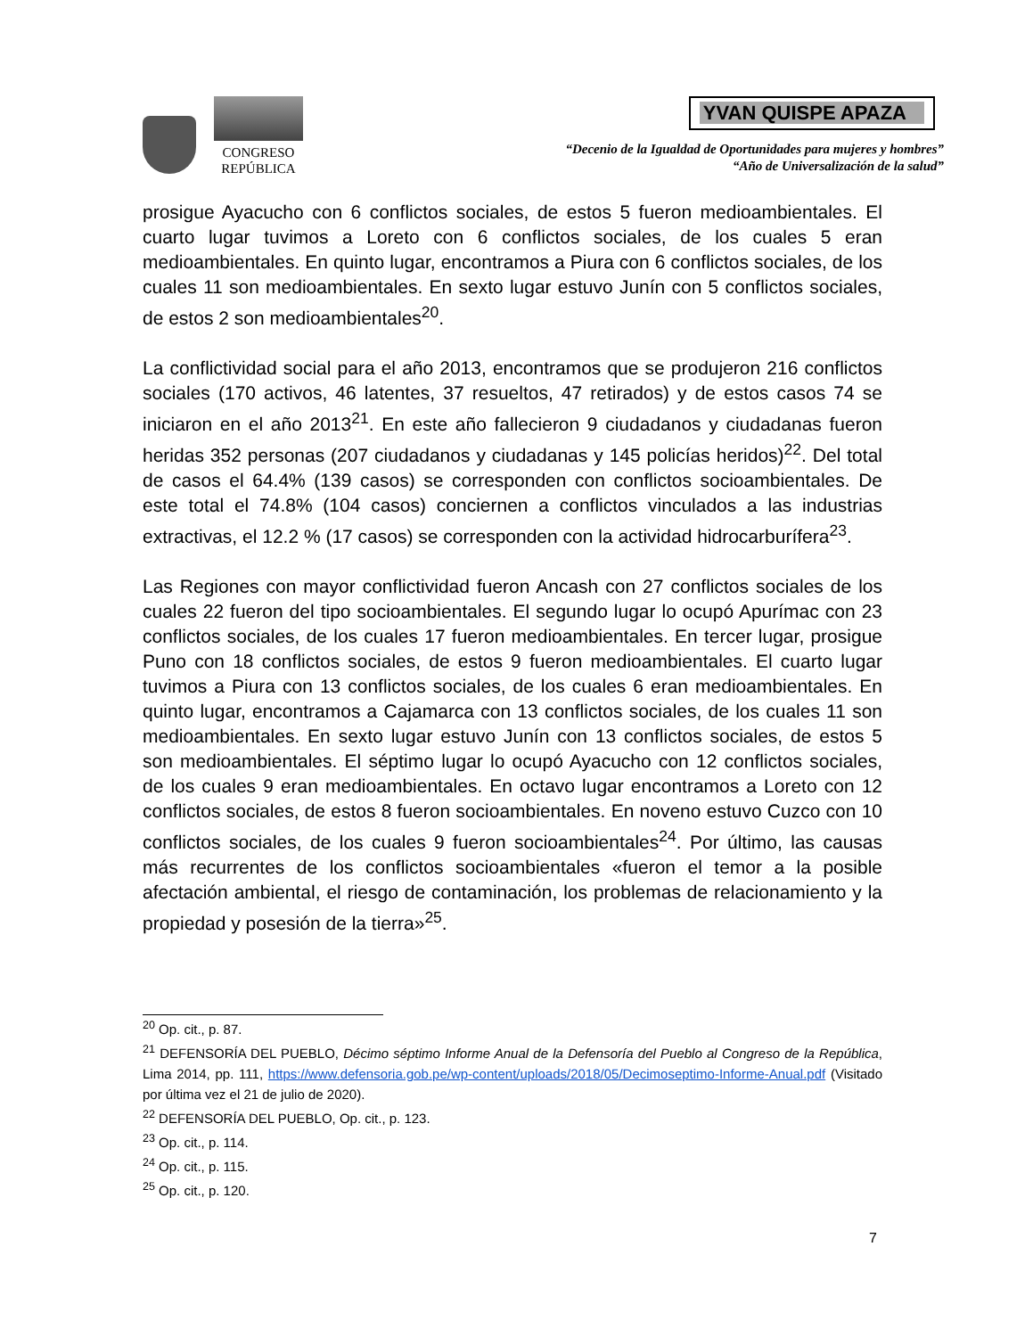CONGRESO
REPÚBLICA
YVAN QUISPE APAZA
“Decenio de la Igualdad de Oportunidades para mujeres y hombres”
“Año de Universalización de la salud”
prosigue Ayacucho con 6 conflictos sociales, de estos 5 fueron medioambientales. El cuarto lugar tuvimos a Loreto con 6 conflictos sociales, de los cuales 5 eran medioambientales. En quinto lugar, encontramos a Piura con 6 conflictos sociales, de los cuales 11 son medioambientales. En sexto lugar estuvo Junín con 5 conflictos sociales, de estos 2 son medioambientales<sup>20</sup>.
La conflictividad social para el año 2013, encontramos que se produjeron 216 conflictos sociales (170 activos, 46 latentes, 37 resueltos, 47 retirados) y de estos casos 74 se iniciaron en el año 2013<sup>21</sup>. En este año fallecieron 9 ciudadanos y ciudadanas fueron heridas 352 personas (207 ciudadanos y ciudadanas y 145 policías heridos)<sup>22</sup>. Del total de casos el 64.4% (139 casos) se corresponden con conflictos socioambientales. De este total el 74.8% (104 casos) conciernen a conflictos vinculados a las industrias extractivas, el 12.2 % (17 casos) se corresponden con la actividad hidrocarburífera<sup>23</sup>.
Las Regiones con mayor conflictividad fueron Ancash con 27 conflictos sociales de los cuales 22 fueron del tipo socioambientales. El segundo lugar lo ocupó Apurímac con 23 conflictos sociales, de los cuales 17 fueron medioambientales. En tercer lugar, prosigue Puno con 18 conflictos sociales, de estos 9 fueron medioambientales. El cuarto lugar tuvimos a Piura con 13 conflictos sociales, de los cuales 6 eran medioambientales. En quinto lugar, encontramos a Cajamarca con 13 conflictos sociales, de los cuales 11 son medioambientales. En sexto lugar estuvo Junín con 13 conflictos sociales, de estos 5 son medioambientales. El séptimo lugar lo ocupó Ayacucho con 12 conflictos sociales, de los cuales 9 eran medioambientales. En octavo lugar encontramos a Loreto con 12 conflictos sociales, de estos 8 fueron socioambientales. En noveno estuvo Cuzco con 10 conflictos sociales, de los cuales 9 fueron socioambientales<sup>24</sup>. Por último, las causas más recurrentes de los conflictos socioambientales «fueron el temor a la posible afectación ambiental, el riesgo de contaminación, los problemas de relacionamiento y la propiedad y posesión de la tierra»<sup>25</sup>.
<sup>20</sup> Op. cit., p. 87.
<sup>21</sup> DEFENSORÍA DEL PUEBLO, Décimo séptimo Informe Anual de la Defensoría del Pueblo al Congreso de la República, Lima 2014, pp. 111, https://www.defensoria.gob.pe/wp-content/uploads/2018/05/Decimoseptimo-Informe-Anual.pdf (Visitado por última vez el 21 de julio de 2020).
<sup>22</sup> DEFENSORÍA DEL PUEBLO, Op. cit., p. 123.
<sup>23</sup> Op. cit., p. 114.
<sup>24</sup> Op. cit., p. 115.
<sup>25</sup> Op. cit., p. 120.
7